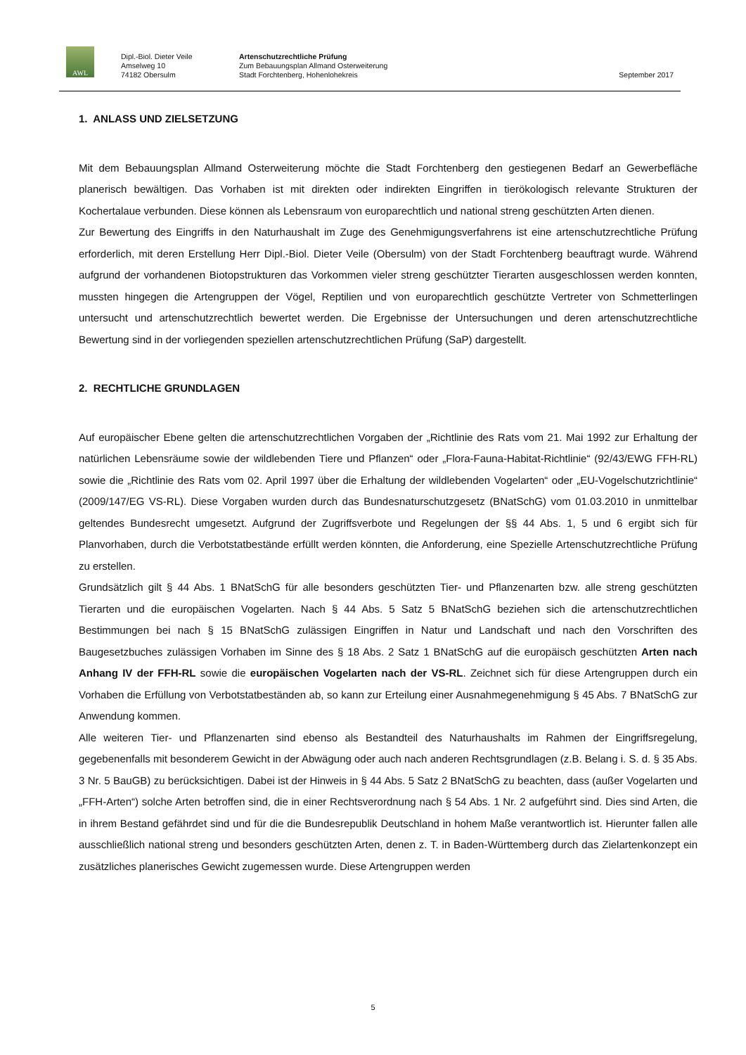AWL
Dipl.-Biol. Dieter Veile
Amselweg 10
74182 Obersulm
Artenschutzrechtliche Prüfung
Zum Bebauungsplan Allmand Osterweiterung
Stadt Forchtenberg, Hohenlohekreis
September 2017
1. ANLASS UND ZIELSETZUNG
Mit dem Bebauungsplan Allmand Osterweiterung möchte die Stadt Forchtenberg den gestiegenen Bedarf an Gewerbefläche planerisch bewältigen. Das Vorhaben ist mit direkten oder indirekten Eingriffen in tierökologisch relevante Strukturen der Kochertalaue verbunden. Diese können als Lebensraum von europarechtlich und national streng geschützten Arten dienen.
Zur Bewertung des Eingriffs in den Naturhaushalt im Zuge des Genehmigungsverfahrens ist eine artenschutzrechtliche Prüfung erforderlich, mit deren Erstellung Herr Dipl.-Biol. Dieter Veile (Obersulm) von der Stadt Forchtenberg beauftragt wurde. Während aufgrund der vorhandenen Biotopstrukturen das Vorkommen vieler streng geschützter Tierarten ausgeschlossen werden konnten, mussten hingegen die Artengruppen der Vögel, Reptilien und von europarechtlich geschützte Vertreter von Schmetterlingen untersucht und artenschutzrechtlich bewertet werden. Die Ergebnisse der Untersuchungen und deren artenschutzrechtliche Bewertung sind in der vorliegenden speziellen artenschutzrechtlichen Prüfung (SaP) dargestellt.
2. RECHTLICHE GRUNDLAGEN
Auf europäischer Ebene gelten die artenschutzrechtlichen Vorgaben der „Richtlinie des Rats vom 21. Mai 1992 zur Erhaltung der natürlichen Lebensräume sowie der wildlebenden Tiere und Pflanzen“ oder „Flora-Fauna-Habitat-Richtlinie“ (92/43/EWG FFH-RL) sowie die „Richtlinie des Rats vom 02. April 1997 über die Erhaltung der wildlebenden Vogelarten“ oder „EU-Vogelschutzrichtlinie“ (2009/147/EG VS-RL). Diese Vorgaben wurden durch das Bundesnaturschutzgesetz (BNatSchG) vom 01.03.2010 in unmittelbar geltendes Bundesrecht umgesetzt. Aufgrund der Zugriffsverbote und Regelungen der §§ 44 Abs. 1, 5 und 6 ergibt sich für Planvorhaben, durch die Verbotstatbestände erfüllt werden könnten, die Anforderung, eine Spezielle Artenschutzrechtliche Prüfung zu erstellen.
Grundsätzlich gilt § 44 Abs. 1 BNatSchG für alle besonders geschützten Tier- und Pflanzenarten bzw. alle streng geschützten Tierarten und die europäischen Vogelarten. Nach § 44 Abs. 5 Satz 5 BNatSchG beziehen sich die artenschutzrechtlichen Bestimmungen bei nach § 15 BNatSchG zulässigen Eingriffen in Natur und Landschaft und nach den Vorschriften des Baugesetzbuches zulässigen Vorhaben im Sinne des § 18 Abs. 2 Satz 1 BNatSchG auf die europäisch geschützten Arten nach Anhang IV der FFH-RL sowie die europäischen Vogelarten nach der VS-RL. Zeichnet sich für diese Artengruppen durch ein Vorhaben die Erfüllung von Verbotstatbeständen ab, so kann zur Erteilung einer Ausnahmegenehmigung § 45 Abs. 7 BNatSchG zur Anwendung kommen.
Alle weiteren Tier- und Pflanzenarten sind ebenso als Bestandteil des Naturhaushalts im Rahmen der Eingriffsregelung, gegebenenfalls mit besonderem Gewicht in der Abwägung oder auch nach anderen Rechtsgrundlagen (z.B. Belang i. S. d. § 35 Abs. 3 Nr. 5 BauGB) zu berücksichtigen. Dabei ist der Hinweis in § 44 Abs. 5 Satz 2 BNatSchG zu beachten, dass (außer Vogelarten und „FFH-Arten“) solche Arten betroffen sind, die in einer Rechtsverordnung nach § 54 Abs. 1 Nr. 2 aufgeführt sind. Dies sind Arten, die in ihrem Bestand gefährdet sind und für die die Bundesrepublik Deutschland in hohem Maße verantwortlich ist. Hierunter fallen alle ausschließlich national streng und besonders geschützten Arten, denen z. T. in Baden-Württemberg durch das Zielartenkonzept ein zusätzliches planerisches Gewicht zugemessen wurde. Diese Artengruppen werden
5